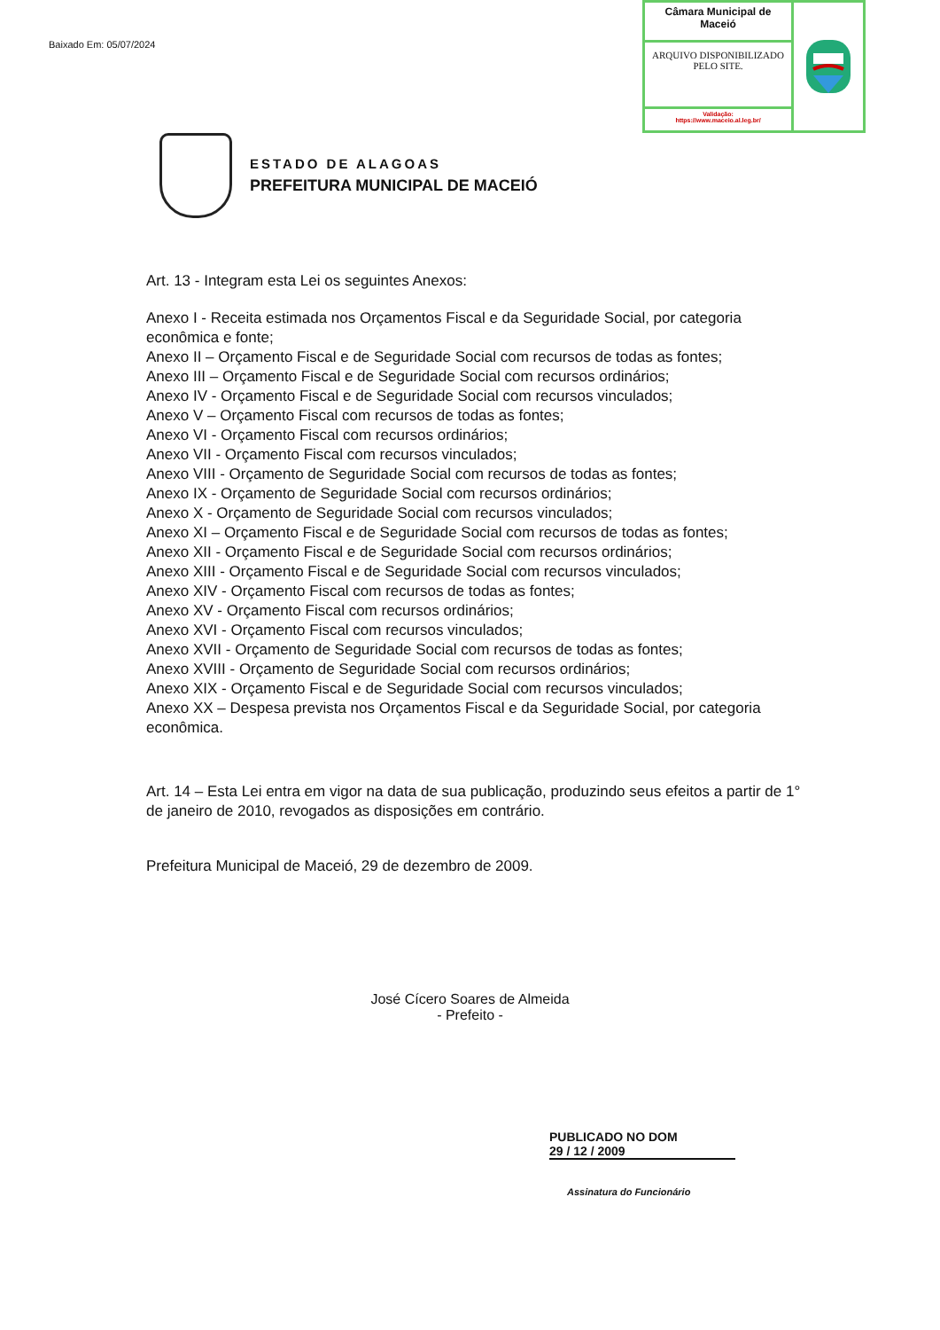Baixado Em: 05/07/2024
Câmara Municipal de Maceió
ARQUIVO DISPONIBILIZADO PELO SITE.
Validação:
https://www.maceio.al.leg.br/
ESTADO DE ALAGOAS
PREFEITURA MUNICIPAL DE MACEIÓ
Art. 13 - Integram esta Lei os seguintes Anexos:
Anexo I - Receita estimada nos Orçamentos Fiscal e da Seguridade Social, por categoria econômica e fonte;
Anexo II – Orçamento Fiscal e de Seguridade Social com recursos de todas as fontes;
Anexo III – Orçamento Fiscal e de Seguridade Social com recursos ordinários;
Anexo IV - Orçamento Fiscal e de Seguridade Social com recursos vinculados;
Anexo V – Orçamento Fiscal com recursos de todas as fontes;
Anexo VI - Orçamento Fiscal com recursos ordinários;
Anexo VII - Orçamento Fiscal com recursos vinculados;
Anexo VIII - Orçamento de Seguridade Social com recursos de todas as fontes;
Anexo IX - Orçamento de Seguridade Social com recursos ordinários;
Anexo X - Orçamento de Seguridade Social com recursos vinculados;
Anexo XI – Orçamento Fiscal e de Seguridade Social com recursos de todas as fontes;
Anexo XII - Orçamento Fiscal e de Seguridade Social com recursos ordinários;
Anexo XIII - Orçamento Fiscal e de Seguridade Social com recursos vinculados;
Anexo XIV - Orçamento Fiscal com recursos de todas as fontes;
Anexo XV - Orçamento Fiscal com recursos ordinários;
Anexo XVI - Orçamento Fiscal com recursos vinculados;
Anexo XVII - Orçamento de Seguridade Social com recursos de todas as fontes;
Anexo XVIII - Orçamento de Seguridade Social com recursos ordinários;
Anexo XIX - Orçamento Fiscal e de Seguridade Social com recursos vinculados;
Anexo XX – Despesa prevista nos Orçamentos Fiscal e da Seguridade Social, por categoria econômica.
Art. 14 – Esta Lei entra em vigor na data de sua publicação, produzindo seus efeitos a partir de 1° de janeiro de 2010, revogados as disposições em contrário.
Prefeitura Municipal de Maceió, 29 de dezembro de 2009.
José Cícero Soares de Almeida
- Prefeito -
PUBLICADO NO DOM
29 / 12 / 2009
Assinatura do Funcionário